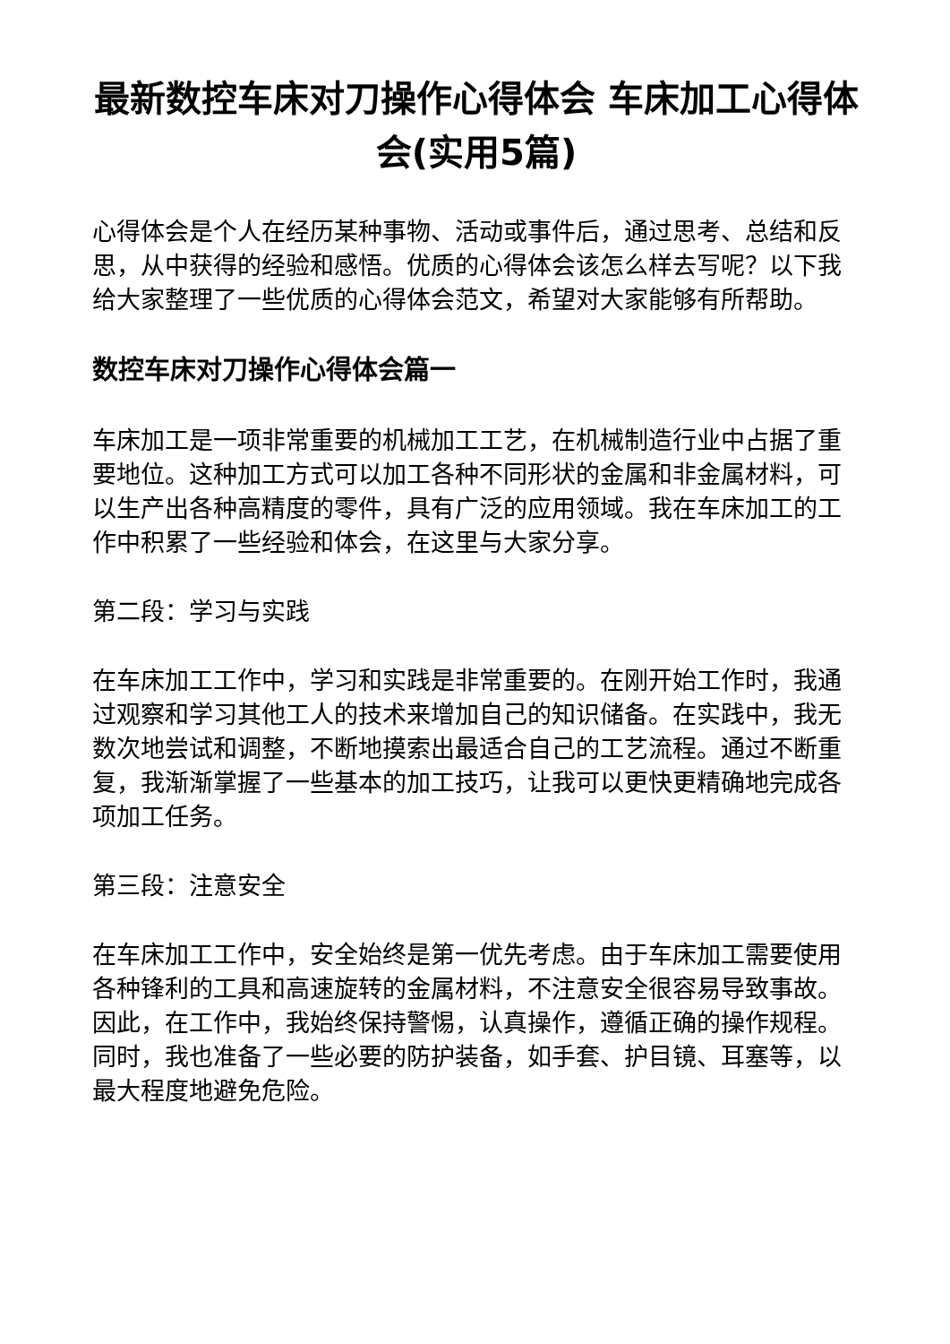最新数控车床对刀操作心得体会 车床加工心得体会(实用5篇)
心得体会是个人在经历某种事物、活动或事件后，通过思考、总结和反思，从中获得的经验和感悟。优质的心得体会该怎么样去写呢？以下我给大家整理了一些优质的心得体会范文，希望对大家能够有所帮助。
数控车床对刀操作心得体会篇一
车床加工是一项非常重要的机械加工工艺，在机械制造行业中占据了重要地位。这种加工方式可以加工各种不同形状的金属和非金属材料，可以生产出各种高精度的零件，具有广泛的应用领域。我在车床加工的工作中积累了一些经验和体会，在这里与大家分享。
第二段：学习与实践
在车床加工工作中，学习和实践是非常重要的。在刚开始工作时，我通过观察和学习其他工人的技术来增加自己的知识储备。在实践中，我无数次地尝试和调整，不断地摸索出最适合自己的工艺流程。通过不断重复，我渐渐掌握了一些基本的加工技巧，让我可以更快更精确地完成各项加工任务。
第三段：注意安全
在车床加工工作中，安全始终是第一优先考虑。由于车床加工需要使用各种锋利的工具和高速旋转的金属材料，不注意安全很容易导致事故。因此，在工作中，我始终保持警惕，认真操作，遵循正确的操作规程。同时，我也准备了一些必要的防护装备，如手套、护目镜、耳塞等，以最大程度地避免危险。